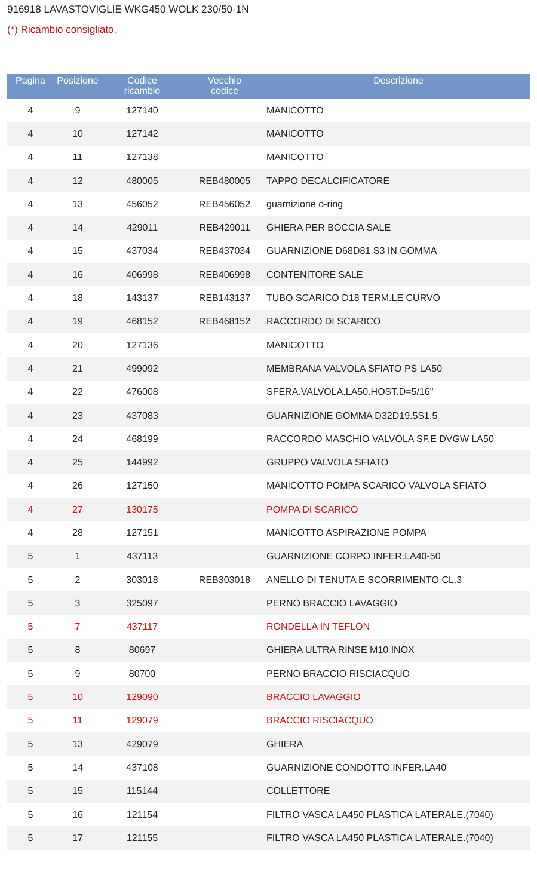916918 LAVASTOVIGLIE WKG450 WOLK 230/50-1N
(*) Ricambio consigliato.
| Pagina | Posizione | Codice ricambio | Vecchio codice | Descrizione |
| --- | --- | --- | --- | --- |
| 4 | 9 | 127140 | | MANICOTTO |
| 4 | 10 | 127142 | | MANICOTTO |
| 4 | 11 | 127138 | | MANICOTTO |
| 4 | 12 | 480005 | REB480005 | TAPPO DECALCIFICATORE |
| 4 | 13 | 456052 | REB456052 | guarnizione o-ring |
| 4 | 14 | 429011 | REB429011 | GHIERA PER BOCCIA SALE |
| 4 | 15 | 437034 | REB437034 | GUARNIZIONE D68D81 S3 IN GOMMA |
| 4 | 16 | 406998 | REB406998 | CONTENITORE SALE |
| 4 | 18 | 143137 | REB143137 | TUBO SCARICO D18 TERM.LE CURVO |
| 4 | 19 | 468152 | REB468152 | RACCORDO DI SCARICO |
| 4 | 20 | 127136 | | MANICOTTO |
| 4 | 21 | 499092 | | MEMBRANA VALVOLA SFIATO PS LA50 |
| 4 | 22 | 476008 | | SFERA.VALVOLA.LA50.HOST.D=5/16" |
| 4 | 23 | 437083 | | GUARNIZIONE GOMMA D32D19.5S1.5 |
| 4 | 24 | 468199 | | RACCORDO MASCHIO VALVOLA SF.E DVGW LA50 |
| 4 | 25 | 144992 | | GRUPPO VALVOLA SFIATO |
| 4 | 26 | 127150 | | MANICOTTO POMPA SCARICO VALVOLA SFIATO |
| 4 | 27 | 130175 | | POMPA DI SCARICO |
| 4 | 28 | 127151 | | MANICOTTO ASPIRAZIONE POMPA |
| 5 | 1 | 437113 | | GUARNIZIONE CORPO INFER.LA40-50 |
| 5 | 2 | 303018 | REB303018 | ANELLO DI TENUTA E SCORRIMENTO CL.3 |
| 5 | 3 | 325097 | | PERNO BRACCIO LAVAGGIO |
| 5 | 7 | 437117 | | RONDELLA IN TEFLON |
| 5 | 8 | 80697 | | GHIERA ULTRA RINSE M10 INOX |
| 5 | 9 | 80700 | | PERNO BRACCIO RISCIACQUO |
| 5 | 10 | 129090 | | BRACCIO LAVAGGIO |
| 5 | 11 | 129079 | | BRACCIO RISCIACQUO |
| 5 | 13 | 429079 | | GHIERA |
| 5 | 14 | 437108 | | GUARNIZIONE CONDOTTO INFER.LA40 |
| 5 | 15 | 115144 | | COLLETTORE |
| 5 | 16 | 121154 | | FILTRO VASCA LA450 PLASTICA LATERALE.(7040) |
| 5 | 17 | 121155 | | FILTRO VASCA LA450 PLASTICA LATERALE.(7040) |